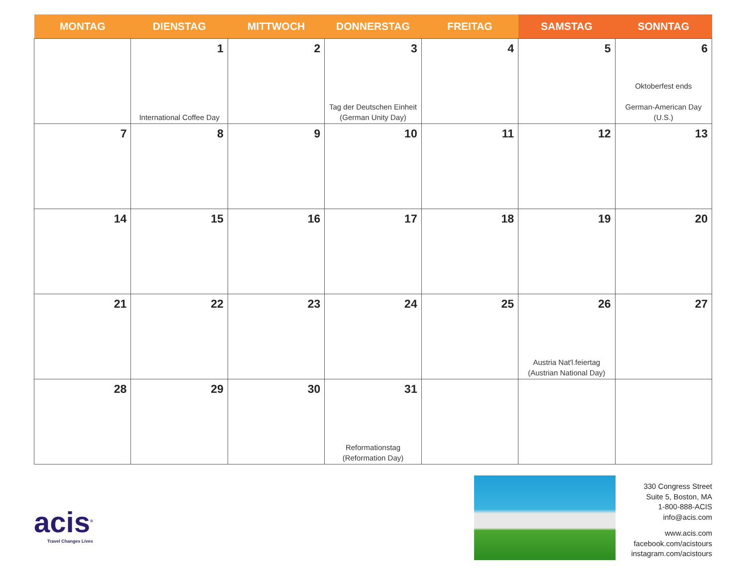| MONTAG | DIENSTAG | MITTWOCH | DONNERSTAG | FREITAG | SAMSTAG | SONNTAG |
| --- | --- | --- | --- | --- | --- | --- |
| | 1 International Coffee Day | 2 | 3 Tag der Deutschen Einheit (German Unity Day) | 4 | 5 | 6 Oktoberfest ends German-American Day (U.S.) |
| 7 | 8 | 9 | 10 | 11 | 12 | 13 |
| 14 | 15 | 16 | 17 | 18 | 19 | 20 |
| 21 | 22 | 23 | 24 | 25 | 26 Austria Nat'l.feiertag (Austrian National Day) | 27 |
| 28 | 29 | 30 | 31 Reformationstag (Reformation Day) | | | |
acis<sup>®</sup>
Travel Changes Lives
330 Congress Street
Suite 5, Boston, MA
1-800-888-ACIS
info@acis.com
www.acis.com
facebook.com/acistours
instagram.com/acistours